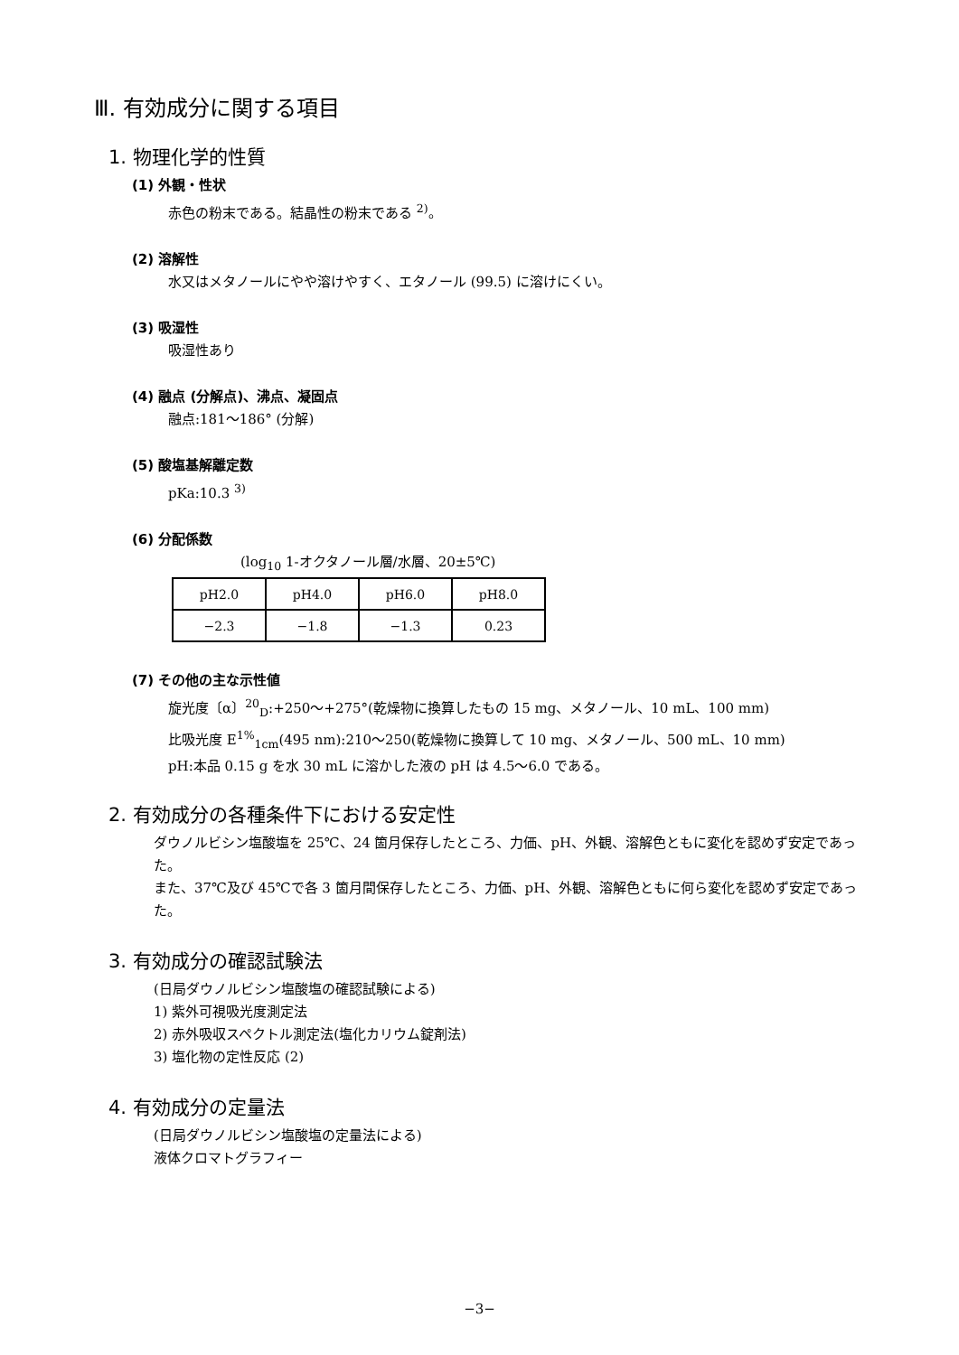Ⅲ. 有効成分に関する項目
1. 物理化学的性質
(1) 外観・性状
赤色の粉末である。結晶性の粉末である <sup>2)</sup>。
(2) 溶解性
水又はメタノールにやや溶けやすく、エタノール (99.5) に溶けにくい。
(3) 吸湿性
吸湿性あり
(4) 融点 (分解点)、沸点、凝固点
融点:181〜186° (分解)
(5) 酸塩基解離定数
pKa:10.3 <sup>3)</sup>
(6) 分配係数
(log<sub>10</sub> 1-オクタノール層/水層、20±5℃)
| pH2.0 | pH4.0 | pH6.0 | pH8.0 |
| −2.3 | −1.8 | −1.3 | 0.23 |
(7) その他の主な示性値
旋光度〔α〕<sup>20</sup><sub>D</sub>:+250〜+275°(乾燥物に換算したもの 15 mg、メタノール、10 mL、100 mm)
比吸光度 E<sup>1%</sup><sub>1cm</sub>(495 nm):210〜250(乾燥物に換算して 10 mg、メタノール、500 mL、10 mm)
pH:本品 0.15 g を水 30 mL に溶かした液の pH は 4.5〜6.0 である。
2. 有効成分の各種条件下における安定性
ダウノルビシン塩酸塩を 25℃、24 箇月保存したところ、力価、pH、外観、溶解色ともに変化を認めず安定であった。
また、37℃及び 45℃で各 3 箇月間保存したところ、力価、pH、外観、溶解色ともに何ら変化を認めず安定であった。
3. 有効成分の確認試験法
(日局ダウノルビシン塩酸塩の確認試験による)
1) 紫外可視吸光度測定法
2) 赤外吸収スペクトル測定法(塩化カリウム錠剤法)
3) 塩化物の定性反応 (2)
4. 有効成分の定量法
(日局ダウノルビシン塩酸塩の定量法による)
液体クロマトグラフィー
−3−